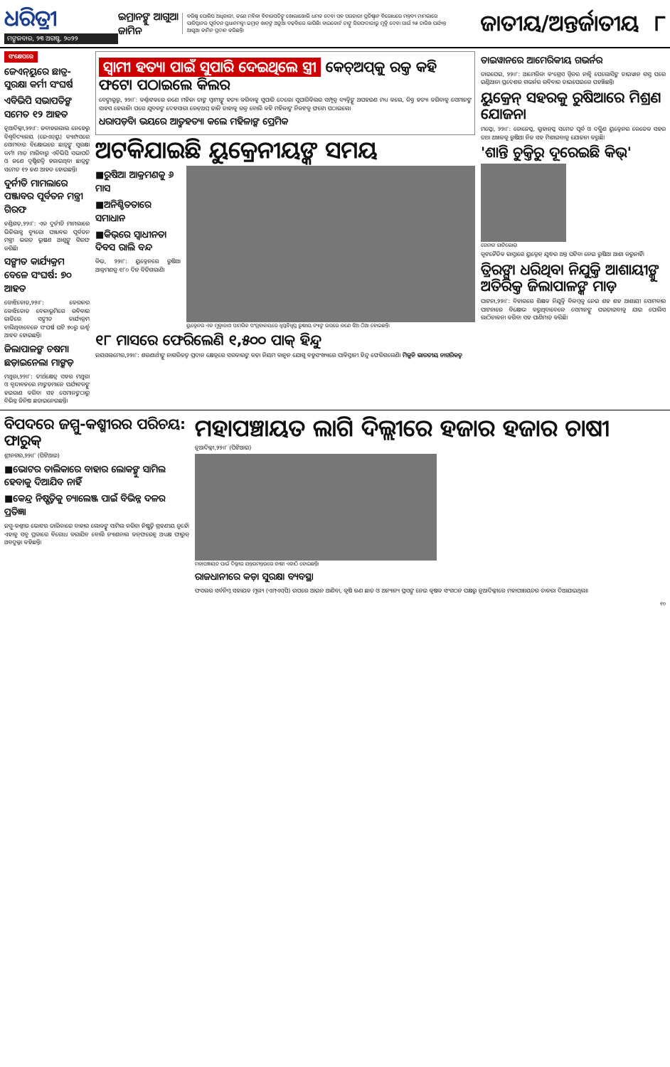ଧରିତ୍ରୀ
ମଙ୍ଗଳବାର, ୨୩ ଅଗଷ୍ଟ, ୨୦୨୨
ଇମ୍ରାନଙ୍କୁ ଆଗୁଆ ଜାମିନ
ବରିଷ୍ଠ ପୋଲିସ ଅଧିକାରୀ, ଜଣେ ମହିଳା ବିଚାରପତିଙ୍କୁ ଖୋଲାଖୋଲି ଧମକ ଦେବା ସହ ସରକାରୀ ପ୍ରତିଷ୍ଠାନ ବିରୋଧରେ ମନ୍ତବ୍ୟ ମାମଲାରେ ପାକିସ୍ତାନର ପୂର୍ବତନ ପ୍ରଧାନମନ୍ତ୍ରୀ ଇମ୍ରାନ୍ ଖାନ୍‌ଙ୍କ ଅଡୁଆ ବଢ଼ିବାରେ ଲାଗିଛି। ହାଇକୋର୍ଟ ତାଙ୍କୁ ଗିରଫଦାରୀରୁ ମୁକ୍ତି ଦେବା ପାଇଁ ୨୫ ତାରିଖ ପର୍ଯ୍ୟନ୍ତ ଆଗୁଆ ଜାମିନ ପ୍ରଦାନ କରିଛନ୍ତି।
ଜାତୀୟ/ଅନ୍ତର୍ଜାତୀୟ ୮
ସଂକ୍ଷେପରେ
ଜେଏନ୍‌ୟୁରେ ଛାତ୍ର-ସୁରକ୍ଷା କର୍ମୀ ସଂଘର୍ଷ
ଏବିଭିପି ସଭାପତିଙ୍କ ସମେତ ୧୨ ଆହତ
ନୂଆଦିଲ୍ଲୀ,୨୨।୮: ଜବାହରଲାଲ ନେହେରୁ ବିଶ୍ୱବିଦ୍ୟାଳୟ (ଜେଏନ୍‌ୟୁ) କ୍ୟାମ୍ପସରେ ସୋମବାର ବିକ୍ଷୋଭରେ ଛାତ୍ରଙ୍କୁ ସୁରକ୍ଷା କର୍ମୀ ମାଡ଼ ମାରିବାରୁ ଏବିଭିପି ସଭାପତି ଓ ଜଣେ ଦୃଷ୍ଟିଶକ୍ତି ହରାଇଥିବା ଛାତ୍ରଙ୍କ ସମେତ ୧୨ ଜଣ ଆହତ ହୋଇଛନ୍ତି।
ଦୁର୍ନୀତି ମାମଲାରେ ପଞ୍ଜାବର ପୂର୍ବତନ ମନ୍ତ୍ରୀ ଗିରଫ
ଚଣ୍ଡିଗଡ଼,୨୨।୮: ଏକ ଦୁର୍ନୀତି ମାମଲାରେ ଭିଜିଲାନ୍ସ ବ୍ୟୁରୋ ପଞ୍ଜାବର ପୂର୍ବତନ ମନ୍ତ୍ରୀ ଭରତ ଭୂଷଣ ଆଶୁଙ୍କୁ ଗିରଫ କରିଛି।
ସଙ୍ଗୀତ କାର୍ଯ୍ୟକ୍ରମ ବେଳେ ସଂଘର୍ଷ: ୭୦ ଆହତ
କୋଝିକୋଡ଼,୨୨।୮: କେରଳର କୋଝିକୋଡ଼ ବେଳାଭୂମିରେ ରବିବାର ରାତିରେ ସଙ୍ଗୀତ କାର୍ଯ୍ୟକ୍ରମ ଚାଲିଥିବାବେଳେ ସଂଘର୍ଷ ଘଟି ୭୦ରୁ ଊର୍ଦ୍ଧ୍ୱ ଆହତ ହୋଇଛନ୍ତି।
ଜିଲାପାଳଙ୍କ ଚଷମା ଛଡ଼ାଇନେଲା ମାଙ୍କଡ଼
ମଥୁରା,୨୨।୮: ତୀର୍ଥକ୍ଷେତ୍ର ସହର ମଥୁରା ଓ ବୃନ୍ଦାବନରେ ମାଙ୍କଡ଼ମାନେ ପର୍ଯ୍ୟଟକଙ୍କୁ ହଇରାଣ କରିବା ସହ ସେମାନଙ୍କଠାରୁ ବିଭିନ୍ନ ଜିନିଷ ଛଡ଼ାଇନେଉଛନ୍ତି।
ସ୍ୱାମୀ ହତ୍ୟା ପାଇଁ ସୁପାରି ଦେଇଥିଲେ ସ୍ତ୍ରୀ କେଚ୍‌ଅପ୍‌କୁ ରକ୍ତ କହି ଫଟୋ ପଠାଇଲେ କିଲର
ବେଙ୍ଗାଲୁରୁ, ୨୨।୮: କର୍ଣ୍ଣାଟକରେ ଜଣେ ମହିଳା ତାଙ୍କ ସ୍ୱାମୀଙ୍କୁ ହତ୍ୟା କରିବାକୁ ସୁପାରି ଦେଲେ। ସୁପାରିକିଲର ସମ୍ପୃକ୍ତ ବ୍ୟକ୍ତିଙ୍କୁ ଅପହରଣ ମଧ୍ୟ କଲେ, କିନ୍ତୁ ହତ୍ୟା କରିବାକୁ ସେମାନଙ୍କ ସାହସ ହେଲାନି। ପରେ ଯୁବକଙ୍କ ଦେହସାରା କେଚ୍‌ଅପ୍ ଢାଳି ତାହାକୁ ରକ୍ତ ବୋଲି କହି ମହିଳାଙ୍କ ନିକଟକୁ ଫଟୋ ପଠାଇଲେ।
ଧରାପଡ଼ିବା ଭୟରେ ଆତ୍ମହତ୍ୟା କଲେ ମହିଳାଙ୍କ ପ୍ରେମିକ
ଅଟକିଯାଇଛି ୟୁକ୍ରେନୀୟଙ୍କ ସମୟ
■ରୁଷିଆ ଆକ୍ରମଣକୁ ୬ ମାସ
■ଅନିଶ୍ଚିତତାରେ ସମାଧାନ
■କିଭ୍‌ରେ ସ୍ୱାଧୀନତା ଦିବସ ରାଲି ବନ୍ଦ
କିଭ୍, ୨୨।୮: ୟୁକ୍ରେନରେ ରୁଷିଆ ଆକ୍ରମଣକୁ ୧୮୦ ଦିନ ବିତିଗଲାଣି।
ୟୁକ୍ରେନର ଏକ ମୁକ୍ତାକାଶ ସାମରିକ ସଂଗ୍ରହାଳୟରେ ଧ୍ୱସ୍ତବିଧ୍ୱସ୍ତ ରୁଷୀୟ ଟ୍ୟାଙ୍କ ଉପରେ ଜଣେ ଝିଅ ଠିଆ ହୋଇଛନ୍ତି।
୧୮ ମାସରେ ଫେରିଲେଣି ୧,୫୦୦ ପାକ୍ ହିନ୍ଦୁ
ଜୟସଲମେର,୨୨।୮: ଶରଣାର୍ଥୀଙ୍କୁ ନାଗରିକତ୍ୱ ପ୍ରଦାନ କ୍ଷେତ୍ରରେ ସରକାରଙ୍କ କଡ଼ା ନିୟମ କାନୁନ ଯୋଗୁ ବହୁସଂଖ୍ୟାରେ ପାକିସ୍ତାନୀ ହିନ୍ଦୁ ଫେରିଗଲେଣି। ମିଳୁନି ଭାରତୀୟ ନାଗରିକତ୍ୱ
ତାଇୱାନରେ ଆମେରିକୀୟ ଗଭର୍ନର
ତାଇପେଇ, ୨୨।୮: ଆମେରିକା କଂଗ୍ରେସ ସ୍ପିକର ନାନ୍ସି ପେଲୋସିଙ୍କ ତାଇୱାନ ଗସ୍ତ ପରେ ଇଣ୍ଡିଆନା ପ୍ରଦେଶର ଗଭର୍ନର ରବିବାର ତାଇପେଇରେ ପହଞ୍ଚିଛନ୍ତି।
ୟୁକ୍ରେନ୍ ସହରକୁ ରୁଷିଆରେ ମିଶ୍ରଣ ଯୋଜନା
ମସ୍କୋ, ୨୨।୮: ଡୋନେସ୍କ, ଲୁହାନ୍‌ସ୍କ ସମେତ ପୂର୍ବ ଓ ଦକ୍ଷିଣ ୟୁକ୍ରେନର କେତେକ ସହର ତଥା ଅଞ୍ଚଳକୁ ରୁଷିଆ ନିଜ ସହ ମିଶାଇବାକୁ ଯୋଜନା କରୁଛି।
'ଶାନ୍ତି ଚୁକ୍ତିରୁ ଦୂରେଇଛି କିଭ୍'
ଗେନାଡ ଗାଟିଲୋଭ୍
କୂଟନୈତିକ ରାସ୍ତାରେ ୟୁକ୍ରେନ୍ ଯୁଦ୍ଧର ଅନ୍ତ ଘଟିବା ନେଇ ରୁଷିଆ ଆଶା କରୁନାହିଁ।
ତ୍ରିରଙ୍ଗା ଧରିଥିବା ନିଯୁକ୍ତି ଆଶାୟୀଙ୍କୁ ଅତିରିକ୍ତ ଜିଲାପାଳଙ୍କ ମାଡ଼
ପାଟନା,୨୨।୮: ବିହାରରେ ଶିକ୍ଷକ ନିଯୁକ୍ତି ବିଳମ୍ବକୁ ନେଇ ଶହ ଶହ ଆଶାୟୀ ସୋମବାର ପାଟନାରେ ବିକ୍ଷୋଭ କରୁଥିବାବେଳେ ସେମାନଙ୍କୁ ଘଉଡ଼ାଇବାକୁ ଯାଇ ପୋଲିସ ଲାଠିଚାଳନା କରିବା ସହ ପାଣିମାଡ଼ କରିଛି।
ବିପଦରେ ଜମ୍ମୁ-କଶ୍ମୀରର ପରିଚୟ: ଫାରୁକ୍
ଶ୍ରୀନଗର,୨୨।୮ (ପିଟିଆଇ)
■ଭୋଟର ତାଲିକାରେ ବାହାର ଲୋକଙ୍କୁ ସାମିଲ ହେବାକୁ ଦିଆଯିବ ନାହିଁ
■କେନ୍ଦ୍ର ନିଷ୍ପତ୍ତିକୁ ଚ୍ୟାଲେଞ୍ଜ ପାଇଁ ବିଭିନ୍ନ ଦଳର ପ୍ରତିଜ୍ଞା
ଜମ୍ମୁ-କଶ୍ମୀର ଭୋଟର ତାଲିକାରେ ବାହାର ଲୋକଙ୍କୁ ସାମିଲ କରିବା ନିଷ୍ପତ୍ତି ଗ୍ରହଣୀୟ ନୁହେଁ। ଏହାକୁ ସବୁ ପ୍ରକାରେ ବିରୋଧ କରାଯିବ ବୋଲି ନ୍ୟାଶନାଲ କନ୍‌ଫରେନ୍ସ ଅଧ୍ୟକ୍ଷ ଫାରୁକ୍ ଅବଦୁଲ୍ଲା କହିଛନ୍ତି।
ମହାପଞ୍ଚାୟତ ଲାଗି ଦିଲ୍ଲୀରେ ହଜାର ହଜାର ଚାଷୀ
ନୂଆଦିଲ୍ଲୀ,୨୨।୮ (ପିଟିଆଇ)
ମହାପଞ୍ଚାୟତ ପାଇଁ ଦିଲ୍ଲୀର ଯନ୍ତରମନ୍ତରରେ ଚାଷୀ ଏକାଠି ହୋଇଛନ୍ତି।
ରାଜଧାନୀରେ କଡ଼ା ସୁରକ୍ଷା ବ୍ୟବସ୍ଥା
ଫସଲର ସର୍ବନିମ୍ନ ସହାୟକ ମୂଲ୍ୟ (ଏମ୍‌ଏସ୍‌ପି) ଉପରେ ଆଇନ ଆଣିବା, କୃଷି ଋଣ ଛାଡ଼ ଓ ଅନ୍ୟାନ୍ୟ ପ୍ରସଙ୍ଗ ନେଇ କୃଷକ ସଂଗଠନ ପକ୍ଷରୁ ନୂଆଦିଲ୍ଲୀରେ ମହାପଞ୍ଚାୟତର ଡାକରା ଦିଆଯାଇଥିଲା।
୧୦